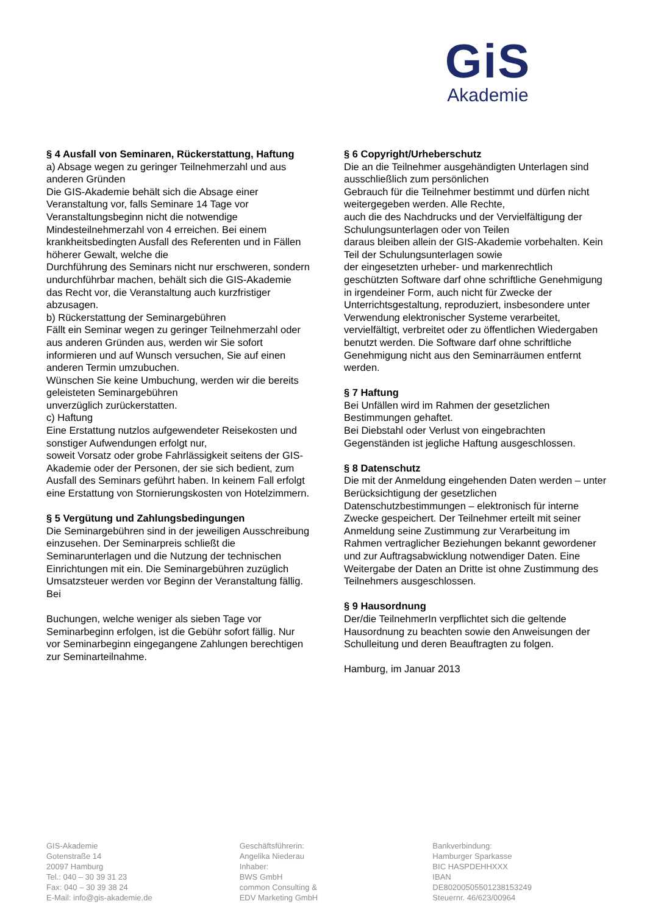GiS
Akademie
§ 4 Ausfall von Seminaren, Rückerstattung, Haftung
a) Absage wegen zu geringer Teilnehmerzahl und aus anderen Gründen
Die GIS-Akademie behält sich die Absage einer Veranstaltung vor, falls Seminare 14 Tage vor Veranstaltungsbeginn nicht die notwendige Mindesteilnehmerzahl von 4 erreichen. Bei einem krankheitsbedingten Ausfall des Referenten und in Fällen höherer Gewalt, welche die
Durchführung des Seminars nicht nur erschweren, sondern undurchführbar machen, behält sich die GIS-Akademie das Recht vor, die Veranstaltung auch kurzfristiger abzusagen.
b) Rückerstattung der Seminargebühren
Fällt ein Seminar wegen zu geringer Teilnehmerzahl oder aus anderen Gründen aus, werden wir Sie sofort informieren und auf Wunsch versuchen, Sie auf einen anderen Termin umzubuchen.
Wünschen Sie keine Umbuchung, werden wir die bereits geleisteten Seminargebühren
unverzüglich zurückerstatten.
c) Haftung
Eine Erstattung nutzlos aufgewendeter Reisekosten und sonstiger Aufwendungen erfolgt nur,
soweit Vorsatz oder grobe Fahrlässigkeit seitens der GIS-Akademie oder der Personen, der sie sich bedient, zum Ausfall des Seminars geführt haben. In keinem Fall erfolgt eine Erstattung von Stornierungskosten von Hotelzimmern.
§ 5 Vergütung und Zahlungsbedingungen
Die Seminargebühren sind in der jeweiligen Ausschreibung einzusehen. Der Seminarpreis schließt die Seminarunterlagen und die Nutzung der technischen Einrichtungen mit ein. Die Seminargebühren zuzüglich Umsatzsteuer werden vor Beginn der Veranstaltung fällig. Bei
Buchungen, welche weniger als sieben Tage vor Seminarbeginn erfolgen, ist die Gebühr sofort fällig. Nur vor Seminarbeginn eingegangene Zahlungen berechtigen zur Seminarteilnahme.
§ 6 Copyright/Urheberschutz
Die an die Teilnehmer ausgehändigten Unterlagen sind ausschließlich zum persönlichen
Gebrauch für die Teilnehmer bestimmt und dürfen nicht weitergegeben werden. Alle Rechte,
auch die des Nachdrucks und der Vervielfältigung der Schulungsunterlagen oder von Teilen
daraus bleiben allein der GIS-Akademie vorbehalten. Kein Teil der Schulungsunterlagen sowie
der eingesetzten urheber- und markenrechtlich geschützten Software darf ohne schriftliche Genehmigung in irgendeiner Form, auch nicht für Zwecke der Unterrichtsgestaltung, reproduziert, insbesondere unter Verwendung elektronischer Systeme verarbeitet, vervielfältigt, verbreitet oder zu öffentlichen Wiedergaben benutzt werden. Die Software darf ohne schriftliche Genehmigung nicht aus den Seminarräumen entfernt werden.
§ 7 Haftung
Bei Unfällen wird im Rahmen der gesetzlichen Bestimmungen gehaftet.
Bei Diebstahl oder Verlust von eingebrachten Gegenständen ist jegliche Haftung ausgeschlossen.
§ 8 Datenschutz
Die mit der Anmeldung eingehenden Daten werden – unter Berücksichtigung der gesetzlichen Datenschutzbestimmungen – elektronisch für interne Zwecke gespeichert. Der Teilnehmer erteilt mit seiner Anmeldung seine Zustimmung zur Verarbeitung im Rahmen vertraglicher Beziehungen bekannt gewordener und zur Auftragsabwicklung notwendiger Daten. Eine Weitergabe der Daten an Dritte ist ohne Zustimmung des Teilnehmers ausgeschlossen.
§ 9 Hausordnung
Der/die TeilnehmerIn verpflichtet sich die geltende Hausordnung zu beachten sowie den Anweisungen der Schulleitung und deren Beauftragten zu folgen.
Hamburg, im Januar 2013
GIS-Akademie
Gotenstraße 14
20097 Hamburg
Tel.: 040 – 30 39 31 23
Fax: 040 – 30 39 38 24
E-Mail: info@gis-akademie.de
Geschäftsführerin:
Angelika Niederau
Inhaber:
BWS GmbH
common Consulting &
EDV Marketing GmbH
Bankverbindung:
Hamburger Sparkasse
BIC HASPDEHHXXX
IBAN
DE80200505501238153249
Steuernr. 46/623/00964